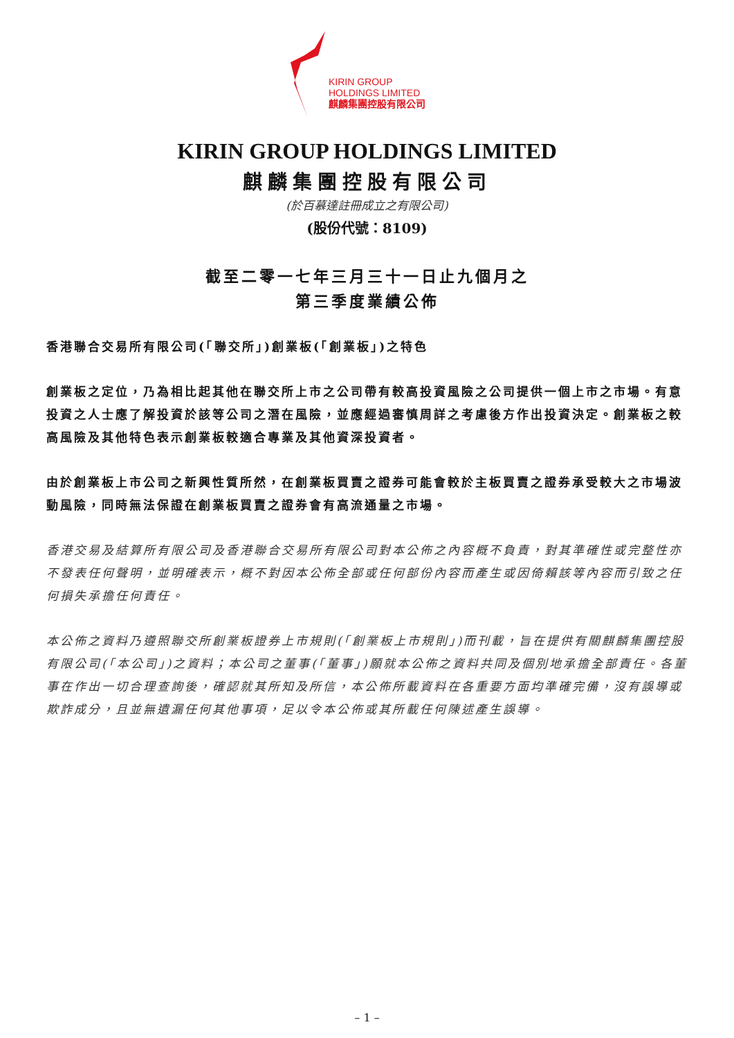KIRIN GROUP
HOLDINGS LIMITED
麒麟集團控股有限公司
KIRIN GROUP HOLDINGS LIMITED
麒麟集團控股有限公司
(於百慕達註冊成立之有限公司)
(股份代號：8109)
截至二零一七年三月三十一日止九個月之
第三季度業績公佈
香港聯合交易所有限公司(「聯交所」)創業板(「創業板」)之特色
創業板之定位，乃為相比起其他在聯交所上市之公司帶有較高投資風險之公司提供一個上市之市場。有意投資之人士應了解投資於該等公司之潛在風險，並應經過審慎周詳之考慮後方作出投資決定。創業板之較高風險及其他特色表示創業板較適合專業及其他資深投資者。
由於創業板上市公司之新興性質所然，在創業板買賣之證券可能會較於主板買賣之證券承受較大之市場波動風險，同時無法保證在創業板買賣之證券會有高流通量之市場。
香港交易及結算所有限公司及香港聯合交易所有限公司對本公佈之內容概不負責，對其準確性或完整性亦不發表任何聲明，並明確表示，概不對因本公佈全部或任何部份內容而產生或因倚賴該等內容而引致之任何損失承擔任何責任。
本公佈之資料乃遵照聯交所創業板證券上市規則(「創業板上市規則」)而刊載，旨在提供有關麒麟集團控股有限公司(「本公司」)之資料；本公司之董事(「董事」)願就本公佈之資料共同及個別地承擔全部責任。各董事在作出一切合理查詢後，確認就其所知及所信，本公佈所載資料在各重要方面均準確完備，沒有誤導或欺詐成分，且並無遺漏任何其他事項，足以令本公佈或其所載任何陳述產生誤導。
– 1 –